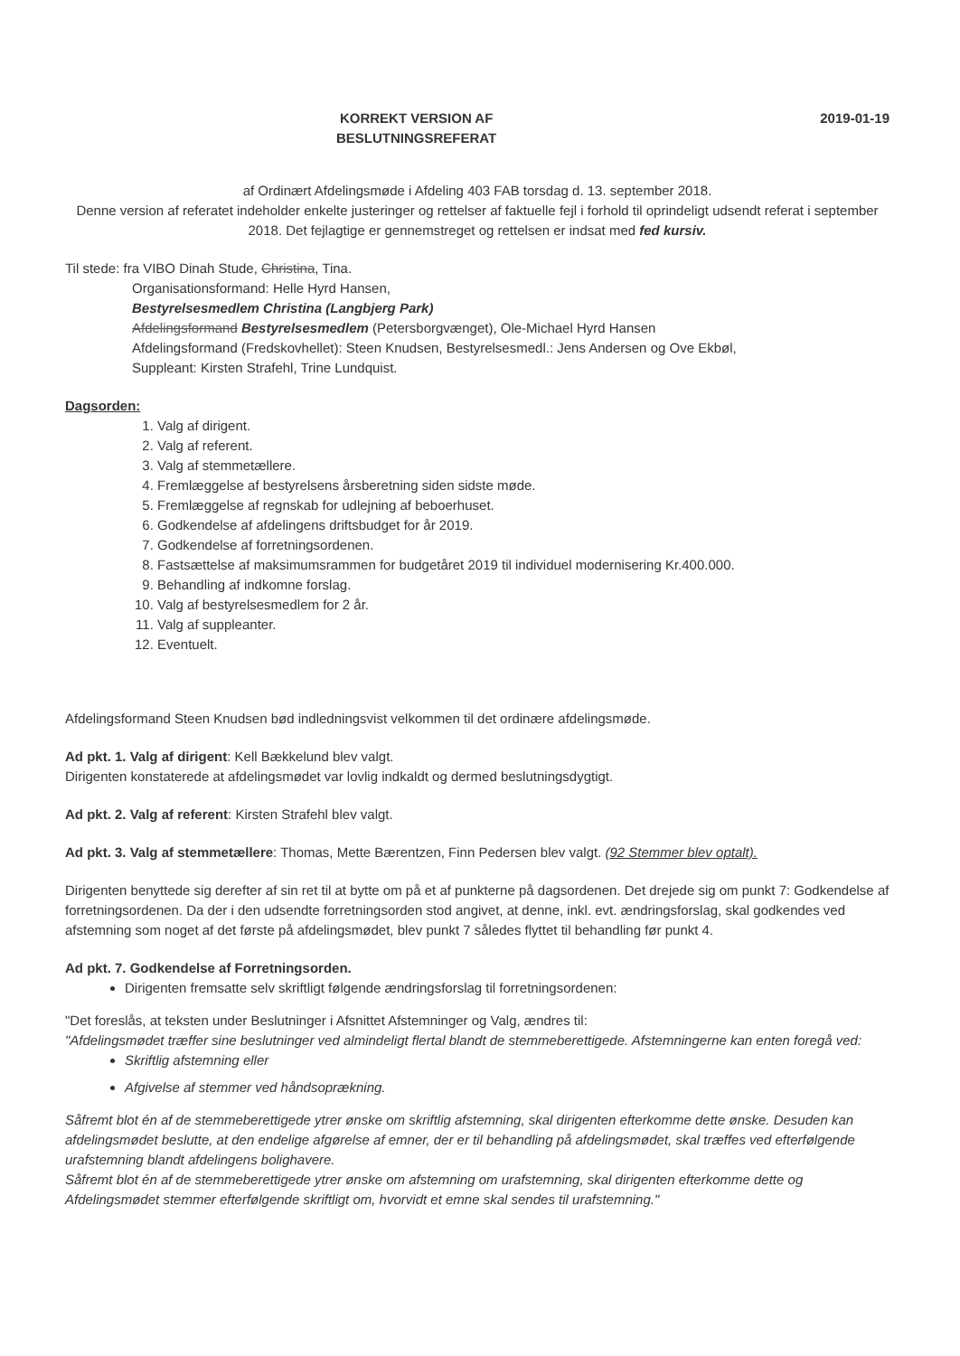KORREKT VERSION AF
BESLUTNINGSREFERAT
2019-01-19
af Ordinært Afdelingsmøde i Afdeling 403 FAB torsdag d. 13. september 2018.
Denne version af referatet indeholder enkelte justeringer og rettelser af faktuelle fejl i forhold til oprindeligt udsendt referat i september 2018. Det fejlagtige er gennemstreget og rettelsen er indsat med fed kursiv.
Til stede: fra VIBO Dinah Stude, Christina, Tina.
Organisationsformand: Helle Hyrd Hansen,
Bestyrelsesmedlem Christina (Langbjerg Park)
Afdelingsformand Bestyrelsesmedlem (Petersborgvænget), Ole-Michael Hyrd Hansen
Afdelingsformand (Fredskovhellet): Steen Knudsen, Bestyrelsesmedl.: Jens Andersen og Ove Ekbøl,
Suppleant: Kirsten Strafehl, Trine Lundquist.
Dagsorden:
1. Valg af dirigent.
2. Valg af referent.
3. Valg af stemmetællere.
4. Fremlæggelse af bestyrelsens årsberetning siden sidste møde.
5. Fremlæggelse af regnskab for udlejning af beboerhuset.
6. Godkendelse af afdelingens driftsbudget for år 2019.
7. Godkendelse af forretningsordenen.
8. Fastsættelse af maksimumsrammen for budgetåret 2019 til individuel modernisering Kr.400.000.
9. Behandling af indkomne forslag.
10. Valg af bestyrelsesmedlem for 2 år.
11. Valg af suppleanter.
12. Eventuelt.
Afdelingsformand Steen Knudsen bød indledningsvist velkommen til det ordinære afdelingsmøde.
Ad pkt. 1. Valg af dirigent: Kell Bækkelund blev valgt.
Dirigenten konstaterede at afdelingsmødet var lovlig indkaldt og dermed beslutningsdygtigt.
Ad pkt. 2. Valg af referent: Kirsten Strafehl blev valgt.
Ad pkt. 3. Valg af stemmetællere: Thomas, Mette Bærentzen, Finn Pedersen blev valgt. (92 Stemmer blev optalt).
Dirigenten benyttede sig derefter af sin ret til at bytte om på et af punkterne på dagsordenen. Det drejede sig om punkt 7: Godkendelse af forretningsordenen. Da der i den udsendte forretningsorden stod angivet, at denne, inkl. evt. ændringsforslag, skal godkendes ved afstemning som noget af det første på afdelingsmødet, blev punkt 7 således flyttet til behandling før punkt 4.
Ad pkt. 7. Godkendelse af Forretningsorden.
Dirigenten fremsatte selv skriftligt følgende ændringsforslag til forretningsordenen:
"Det foreslås, at teksten under Beslutninger i Afsnittet Afstemninger og Valg, ændres til:
"Afdelingsmødet træffer sine beslutninger ved almindeligt flertal blandt de stemmeberettigede. Afstemningerne kan enten foregå ved:
Skriftlig afstemning eller
Afgivelse af stemmer ved håndsoprækning.
Såfremt blot én af de stemmeberettigede ytrer ønske om skriftlig afstemning, skal dirigenten efterkomme dette ønske. Desuden kan afdelingsmødet beslutte, at den endelige afgørelse af emner, der er til behandling på afdelingsmødet, skal træffes ved efterfølgende urafstemning blandt afdelingens bolighavere.
Såfremt blot én af de stemmeberettigede ytrer ønske om afstemning om urafstemning, skal dirigenten efterkomme dette og Afdelingsmødet stemmer efterfølgende skriftligt om, hvorvidt et emne skal sendes til urafstemning."